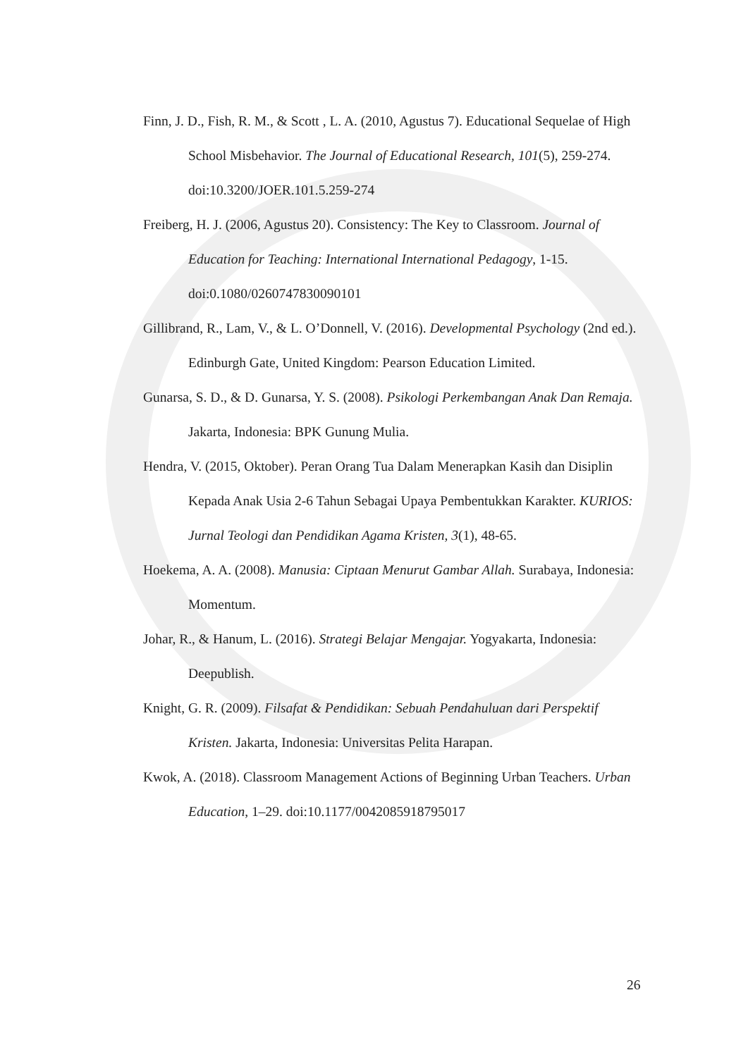Finn, J. D., Fish, R. M., & Scott , L. A. (2010, Agustus 7). Educational Sequelae of High School Misbehavior. The Journal of Educational Research, 101(5), 259-274. doi:10.3200/JOER.101.5.259-274
Freiberg, H. J. (2006, Agustus 20). Consistency: The Key to Classroom. Journal of Education for Teaching: International International Pedagogy, 1-15. doi:0.1080/0260747830090101
Gillibrand, R., Lam, V., & L. O’Donnell, V. (2016). Developmental Psychology (2nd ed.). Edinburgh Gate, United Kingdom: Pearson Education Limited.
Gunarsa, S. D., & D. Gunarsa, Y. S. (2008). Psikologi Perkembangan Anak Dan Remaja. Jakarta, Indonesia: BPK Gunung Mulia.
Hendra, V. (2015, Oktober). Peran Orang Tua Dalam Menerapkan Kasih dan Disiplin Kepada Anak Usia 2-6 Tahun Sebagai Upaya Pembentukkan Karakter. KURIOS: Jurnal Teologi dan Pendidikan Agama Kristen, 3(1), 48-65.
Hoekema, A. A. (2008). Manusia: Ciptaan Menurut Gambar Allah. Surabaya, Indonesia: Momentum.
Johar, R., & Hanum, L. (2016). Strategi Belajar Mengajar. Yogyakarta, Indonesia: Deepublish.
Knight, G. R. (2009). Filsafat & Pendidikan: Sebuah Pendahuluan dari Perspektif Kristen. Jakarta, Indonesia: Universitas Pelita Harapan.
Kwok, A. (2018). Classroom Management Actions of Beginning Urban Teachers. Urban Education, 1–29. doi:10.1177/0042085918795017
26